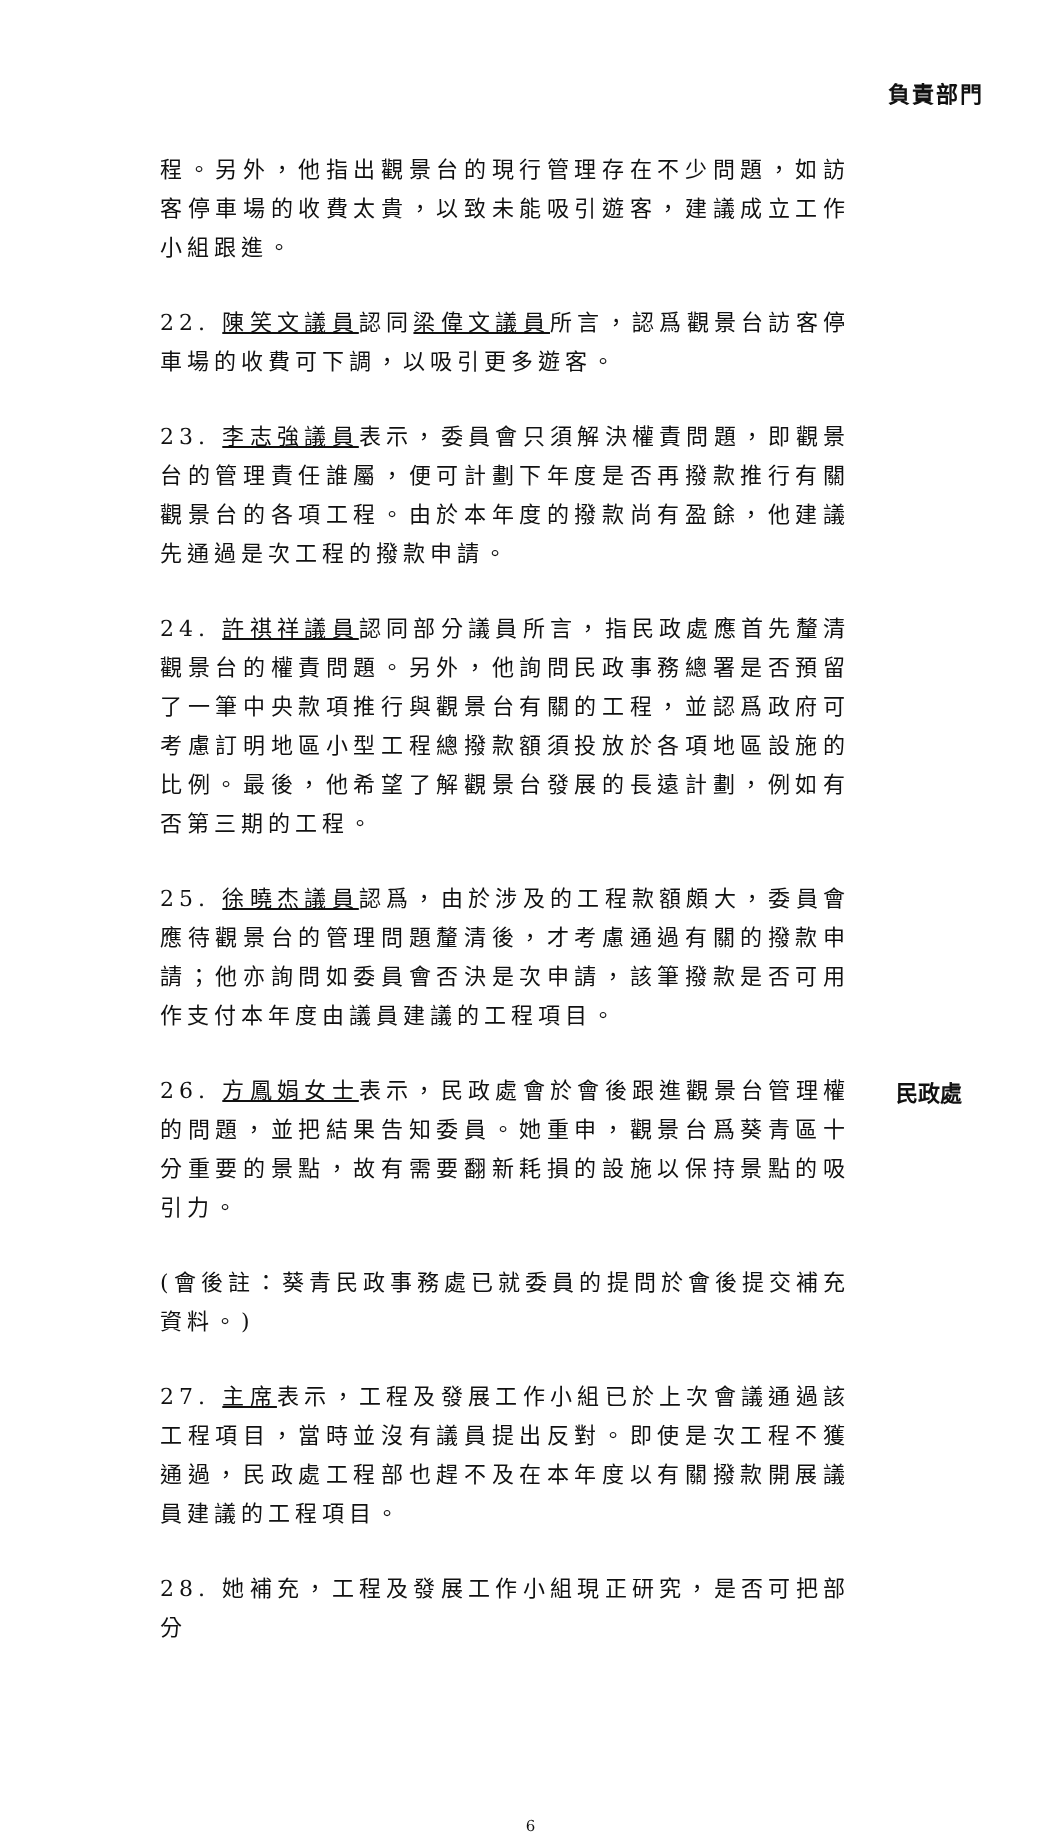負責部門
程。另外，他指出觀景台的現行管理存在不少問題，如訪客停車場的收費太貴，以致未能吸引遊客，建議成立工作小組跟進。
22. 陳笑文議員認同梁偉文議員所言，認爲觀景台訪客停車場的收費可下調，以吸引更多遊客。
23. 李志強議員表示，委員會只須解決權責問題，即觀景台的管理責任誰屬，便可計劃下年度是否再撥款推行有關觀景台的各項工程。由於本年度的撥款尚有盈餘，他建議先通過是次工程的撥款申請。
24. 許祺祥議員認同部分議員所言，指民政處應首先釐清觀景台的權責問題。另外，他詢問民政事務總署是否預留了一筆中央款項推行與觀景台有關的工程，並認爲政府可考慮訂明地區小型工程總撥款額須投放於各項地區設施的比例。最後，他希望了解觀景台發展的長遠計劃，例如有否第三期的工程。
25. 徐曉杰議員認爲，由於涉及的工程款額頗大，委員會應待觀景台的管理問題釐清後，才考慮通過有關的撥款申請；他亦詢問如委員會否決是次申請，該筆撥款是否可用作支付本年度由議員建議的工程項目。
26. 方鳳娟女士表示，民政處會於會後跟進觀景台管理權的問題，並把結果告知委員。她重申，觀景台爲葵青區十分重要的景點，故有需要翻新耗損的設施以保持景點的吸引力。
民政處
(會後註：葵青民政事務處已就委員的提問於會後提交補充資料。)
27. 主席表示，工程及發展工作小組已於上次會議通過該工程項目，當時並沒有議員提出反對。即使是次工程不獲通過，民政處工程部也趕不及在本年度以有關撥款開展議員建議的工程項目。
28. 她補充，工程及發展工作小組現正研究，是否可把部分
6